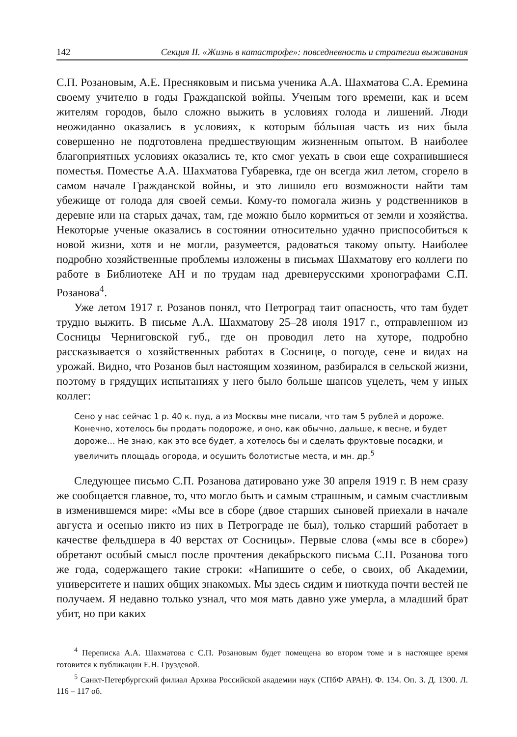142 Секция II. «Жизнь в катастрофе»: повседневность и стратегии выживания
С.П. Розановым, А.Е. Пресняковым и письма ученика А.А. Шахматова С.А. Еремина своему учителю в годы Гражданской войны. Ученым того времени, как и всем жителям городов, было сложно выжить в условиях голода и лишений. Люди неожиданно оказались в условиях, к которым бóльшая часть из них была совершенно не подготовлена предшествующим жизненным опытом. В наиболее благоприятных условиях оказались те, кто смог уехать в свои еще сохранившиеся поместья. Поместье А.А. Шахматова Губаревка, где он всегда жил летом, сгорело в самом начале Гражданской войны, и это лишило его возможности найти там убежище от голода для своей семьи. Кому-то помогала жизнь у родственников в деревне или на старых дачах, там, где можно было кормиться от земли и хозяйства. Некоторые ученые оказались в состоянии относительно удачно приспособиться к новой жизни, хотя и не могли, разумеется, радоваться такому опыту. Наиболее подробно хозяйственные проблемы изложены в письмах Шахматову его коллеги по работе в Библиотеке АН и по трудам над древнерусскими хронографами С.П. Розанова<sup>4</sup>.
Уже летом 1917 г. Розанов понял, что Петроград таит опасность, что там будет трудно выжить. В письме А.А. Шахматову 25–28 июля 1917 г., отправленном из Сосницы Черниговской губ., где он проводил лето на хуторе, подробно рассказывается о хозяйственных работах в Соснице, о погоде, сене и видах на урожай. Видно, что Розанов был настоящим хозяином, разбирался в сельской жизни, поэтому в грядущих испытаниях у него было больше шансов уцелеть, чем у иных коллег:
Сено у нас сейчас 1 р. 40 к. пуд, а из Москвы мне писали, что там 5 рублей и дороже. Конечно, хотелось бы продать подороже, и оно, как обычно, дальше, к весне, и будет дороже… Не знаю, как это все будет, а хотелось бы и сделать фруктовые посадки, и увеличить площадь огорода, и осушить болотистые места, и мн. др.<sup>5</sup>
Следующее письмо С.П. Розанова датировано уже 30 апреля 1919 г. В нем сразу же сообщается главное, то, что могло быть и самым страшным, и самым счастливым в изменившемся мире: «Мы все в сборе (двое старших сыновей приехали в начале августа и осенью никто из них в Петрограде не был), только старший работает в качестве фельдшера в 40 верстах от Сосницы». Первые слова («мы все в сборе») обретают особый смысл после прочтения декабрьского письма С.П. Розанова того же года, содержащего такие строки: «Напишите о себе, о своих, об Академии, университете и наших общих знакомых. Мы здесь сидим и ниоткуда почти вестей не получаем. Я недавно только узнал, что моя мать давно уже умерла, а младший брат убит, но при каких
<sup>4</sup> Переписка А.А. Шахматова с С.П. Розановым будет помещена во втором томе и в настоящее время готовится к публикации Е.Н. Груздевой.
<sup>5</sup> Санкт-Петербургский филиал Архива Российской академии наук (СПбФ АРАН). Ф. 134. Оп. 3. Д. 1300. Л. 116 – 117 об.